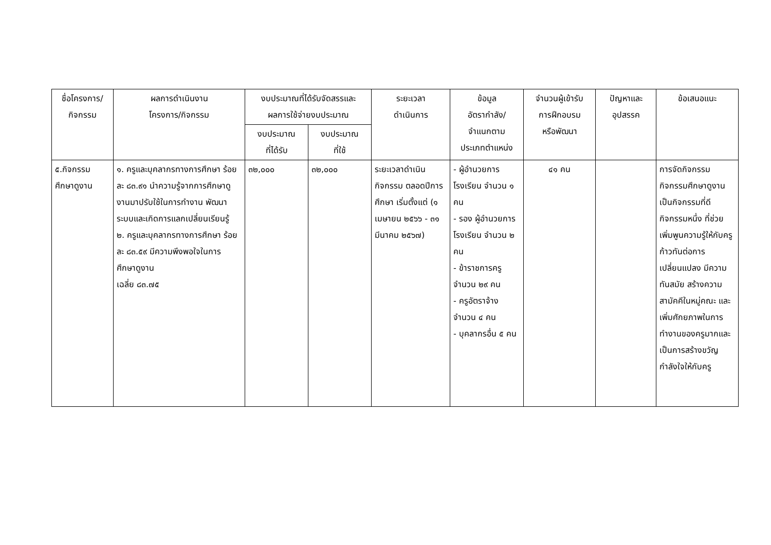| ชื่อโครงการ/ กิจกรรม | ผลการดำเนินงาน โครงการ/กิจกรรม | งบประมาณที่ได้รับจัดสรรและ ผลการใช้จ่ายงบประมาณ | | ระยะเวลา ดำเนินการ | ข้อมูล อัตรากำลัง/ จำแนกตาม ประเภทตำแหน่ง | จำนวนผู้เข้ารับ การฝึกอบรม หรือพัฒนา | ปัญหาและ อุปสรรค | ข้อเสนอแนะ |
| --- | --- | --- | --- | --- | --- | --- | --- | --- |
| | | งบประมาณ ที่ได้รับ | งบประมาณ ที่ใช้ | | | | | |
| ๕.กิจกรรม ศึกษาดูงาน | ๑. ครูและบุคลากรทางการศึกษา ร้อยละ ๘๓.๙๑ นำความรู้จากการศึกษาดูงานมาปรับใช้ในการทำงาน พัฒนาระบบและเกิดการแลกเปลี่ยนเรียนรู้ ๒. ครูและบุคลากรทางการศึกษา ร้อยละ ๘๓.๕๙ มีความพึงพอใจในการ ศึกษาดูงาน เฉลี่ย ๘๓.๗๕ | ๓๒,๐๐๐ | ๓๒,๐๐๐ | ระยะเวลาดำเนินกิจกรรม ตลอดปีการศึกษา เริ่มตั้งแต่ (๑ เมษายน ๒๕๖๖ - ๓๑ มีนาคม ๒๕๖๗) | - ผู้อำนวยการโรงเรียน จำนวน ๑ คน - รอง ผู้อำนวยการโรงเรียน จำนวน ๒ คน - ข้าราชการครู จำนวน ๒๙ คน - ครูอัตราจ้าง จำนวน ๔ คน - บุคลากรอื่น ๕ คน | ๔๑ คน | | การจัดกิจกรรม กิจกรรมศึกษาดูงาน เป็นกิจกรรมที่ดีกิจกรรมหนึ่ง ที่ช่วยเพิ่มพูนความรู้ให้กับครูก้าวทันต่อการเปลี่ยนแปลง มีความทันสมัย สร้างความสามัคคีในหมู่คณะ และเพิ่มศักยภาพในการทำงานของครูมากและเป็นการสร้างขวัญกำลังใจให้กับครู |